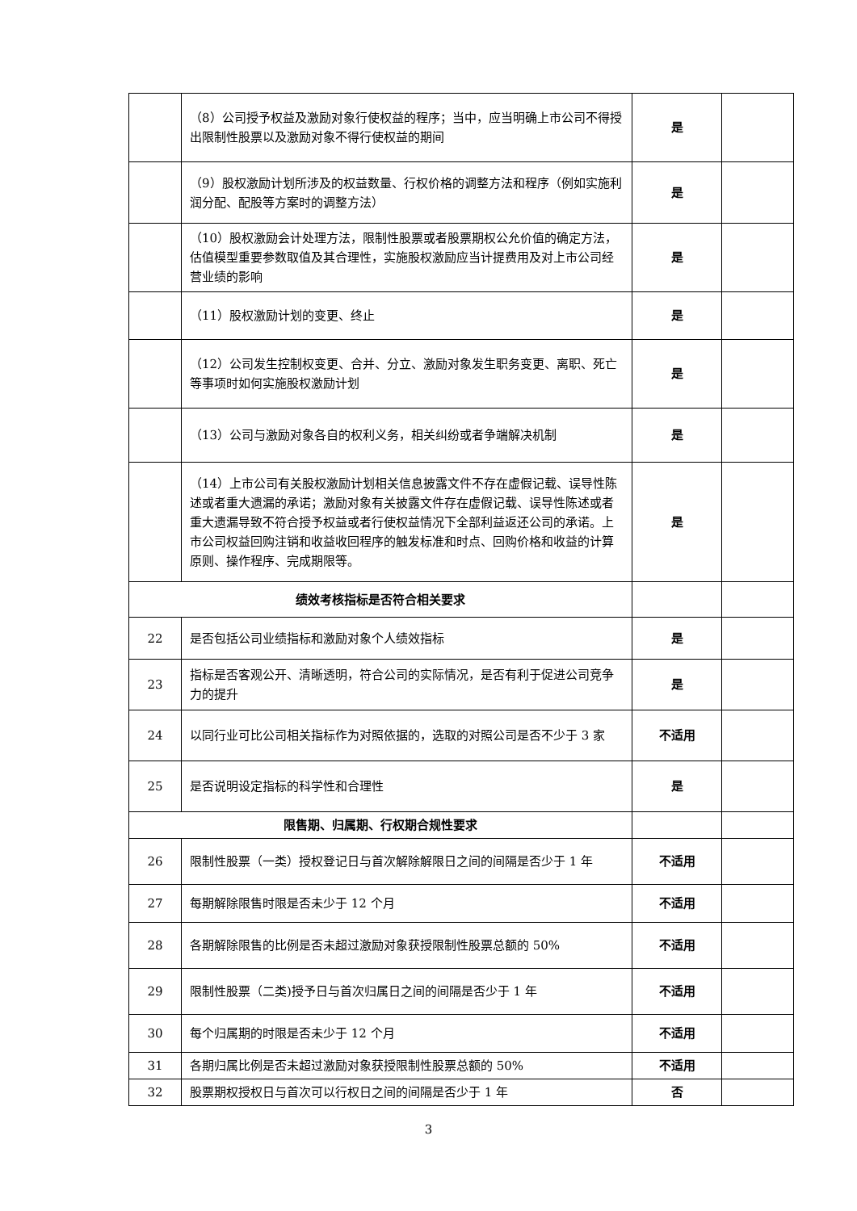| | （8）公司授予权益及激励对象行使权益的程序；当中，应当明确上市公司不得授出限制性股票以及激励对象不得行使权益的期间 | 是 | |
| | （9）股权激励计划所涉及的权益数量、行权价格的调整方法和程序（例如实施利润分配、配股等方案时的调整方法） | 是 | |
| | （10）股权激励会计处理方法，限制性股票或者股票期权公允价值的确定方法，估值模型重要参数取值及其合理性，实施股权激励应当计提费用及对上市公司经营业绩的影响 | 是 | |
| | （11）股权激励计划的变更、终止 | 是 | |
| | （12）公司发生控制权变更、合并、分立、激励对象发生职务变更、离职、死亡等事项时如何实施股权激励计划 | 是 | |
| | （13）公司与激励对象各自的权利义务，相关纠纷或者争端解决机制 | 是 | |
| | （14）上市公司有关股权激励计划相关信息披露文件不存在虚假记载、误导性陈述或者重大遗漏的承诺；激励对象有关披露文件存在虚假记载、误导性陈述或者重大遗漏导致不符合授予权益或者行使权益情况下全部利益返还公司的承诺。上市公司权益回购注销和收益收回程序的触发标准和时点、回购价格和收益的计算原则、操作程序、完成期限等。 | 是 | |
| 绩效考核指标是否符合相关要求 | | | |
| 22 | 是否包括公司业绩指标和激励对象个人绩效指标 | 是 | |
| 23 | 指标是否客观公开、清晰透明，符合公司的实际情况，是否有利于促进公司竞争力的提升 | 是 | |
| 24 | 以同行业可比公司相关指标作为对照依据的，选取的对照公司是否不少于 3 家 | 不适用 | |
| 25 | 是否说明设定指标的科学性和合理性 | 是 | |
| 限售期、归属期、行权期合规性要求 | | | |
| 26 | 限制性股票（一类）授权登记日与首次解除解限日之间的间隔是否少于 1 年 | 不适用 | |
| 27 | 每期解除限售时限是否未少于 12 个月 | 不适用 | |
| 28 | 各期解除限售的比例是否未超过激励对象获授限制性股票总额的 50% | 不适用 | |
| 29 | 限制性股票（二类)授予日与首次归属日之间的间隔是否少于 1 年 | 不适用 | |
| 30 | 每个归属期的时限是否未少于 12 个月 | 不适用 | |
| 31 | 各期归属比例是否未超过激励对象获授限制性股票总额的 50% | 不适用 | |
| 32 | 股票期权授权日与首次可以行权日之间的间隔是否少于 1 年 | 否 | |
3